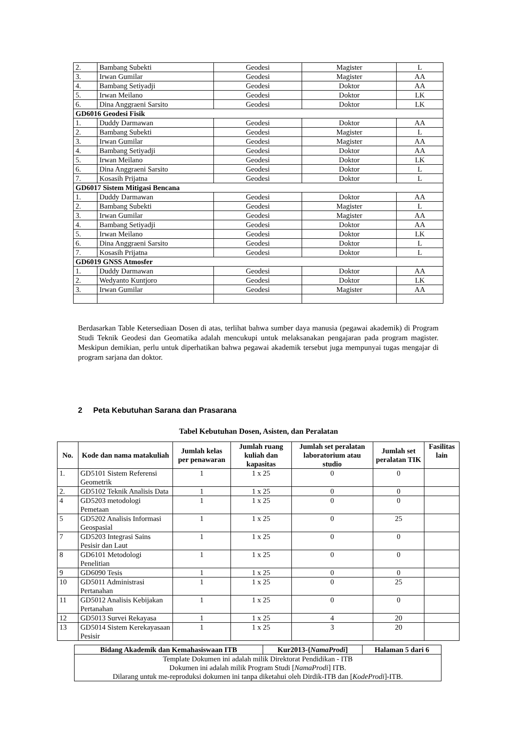| 2. | Bambang Subekti | Geodesi | Magister | L |
| 3. | Irwan Gumilar | Geodesi | Magister | AA |
| 4. | Bambang Setiyadji | Geodesi | Doktor | AA |
| 5. | Irwan Meilano | Geodesi | Doktor | LK |
| 6. | Dina Anggraeni Sarsito | Geodesi | Doktor | LK |
| GD6016 Geodesi Fisik | | | | |
| 1. | Duddy Darmawan | Geodesi | Doktor | AA |
| 2. | Bambang Subekti | Geodesi | Magister | L |
| 3. | Irwan Gumilar | Geodesi | Magister | AA |
| 4. | Bambang Setiyadji | Geodesi | Doktor | AA |
| 5. | Irwan Meilano | Geodesi | Doktor | LK |
| 6. | Dina Anggraeni Sarsito | Geodesi | Doktor | L |
| 7. | Kosasih Prijatna | Geodesi | Doktor | L |
| GD6017 Sistem Mitigasi Bencana | | | | |
| 1. | Duddy Darmawan | Geodesi | Doktor | AA |
| 2. | Bambang Subekti | Geodesi | Magister | L |
| 3. | Irwan Gumilar | Geodesi | Magister | AA |
| 4. | Bambang Setiyadji | Geodesi | Doktor | AA |
| 5. | Irwan Meilano | Geodesi | Doktor | LK |
| 6. | Dina Anggraeni Sarsito | Geodesi | Doktor | L |
| 7. | Kosasih Prijatna | Geodesi | Doktor | L |
| GD6019 GNSS Atmosfer | | | | |
| 1. | Duddy Darmawan | Geodesi | Doktor | AA |
| 2. | Wedyanto Kuntjoro | Geodesi | Doktor | LK |
| 3. | Irwan Gumilar | Geodesi | Magister | AA |
Berdasarkan Table Ketersediaan Dosen di atas, terlihat bahwa sumber daya manusia (pegawai akademik) di Program Studi Teknik Geodesi dan Geomatika adalah mencukupi untuk melaksanakan pengajaran pada program magister. Meskipun demikian, perlu untuk diperhatikan bahwa pegawai akademik tersebut juga mempunyai tugas mengajar di program sarjana dan doktor.
2 Peta Kebutuhan Sarana dan Prasarana
Tabel Kebutuhan Dosen, Asisten, dan Peralatan
| No. | Kode dan nama matakuliah | Jumlah kelas per penawaran | Jumlah ruang kuliah dan kapasitas | Jumlah set peralatan laboratorium atau studio | Jumlah set peralatan TIK | Fasilitas lain |
| --- | --- | --- | --- | --- | --- | --- |
| 1. | GD5101 Sistem Referensi Geometrik | 1 | 1 x 25 | 0 | 0 | |
| 2. | GD5102 Teknik Analisis Data | 1 | 1 x 25 | 0 | 0 | |
| 4 | GD5203 metodologi Pemetaan | 1 | 1 x 25 | 0 | 0 | |
| 5 | GD5202 Analisis Informasi Geospasial | 1 | 1 x 25 | 0 | 25 | |
| 7 | GD5203 Integrasi Sains Pesisir dan Laut | 1 | 1 x 25 | 0 | 0 | |
| 8 | GD6101 Metodologi Penelitian | 1 | 1 x 25 | 0 | 0 | |
| 9 | GD6090 Tesis | 1 | 1 x 25 | 0 | 0 | |
| 10 | GD5011 Administrasi Pertanahan | 1 | 1 x 25 | 0 | 25 | |
| 11 | GD5012 Analisis Kebijakan Pertanahan | 1 | 1 x 25 | 0 | 0 | |
| 12 | GD5013 Survei Rekayasa | 1 | 1 x 25 | 4 | 20 | |
| 13 | GD5014 Sistem Kerekayasaan Pesisir | 1 | 1 x 25 | 3 | 20 | |
| Bidang Akademik dan Kemahasiswaan ITB | Kur2013-{ NamaProdi ] | Halaman 5 dari 6 |
| Template Dokumen ini adalah milik Direktorat Pendidikan - ITB Dokumen ini adalah milik Program Studi [ NamaProdi ] ITB. Dilarang untuk me-reproduksi dokumen ini tanpa diketahui oleh Dirdik-ITB dan [ KodeProdi ]-ITB. | | |